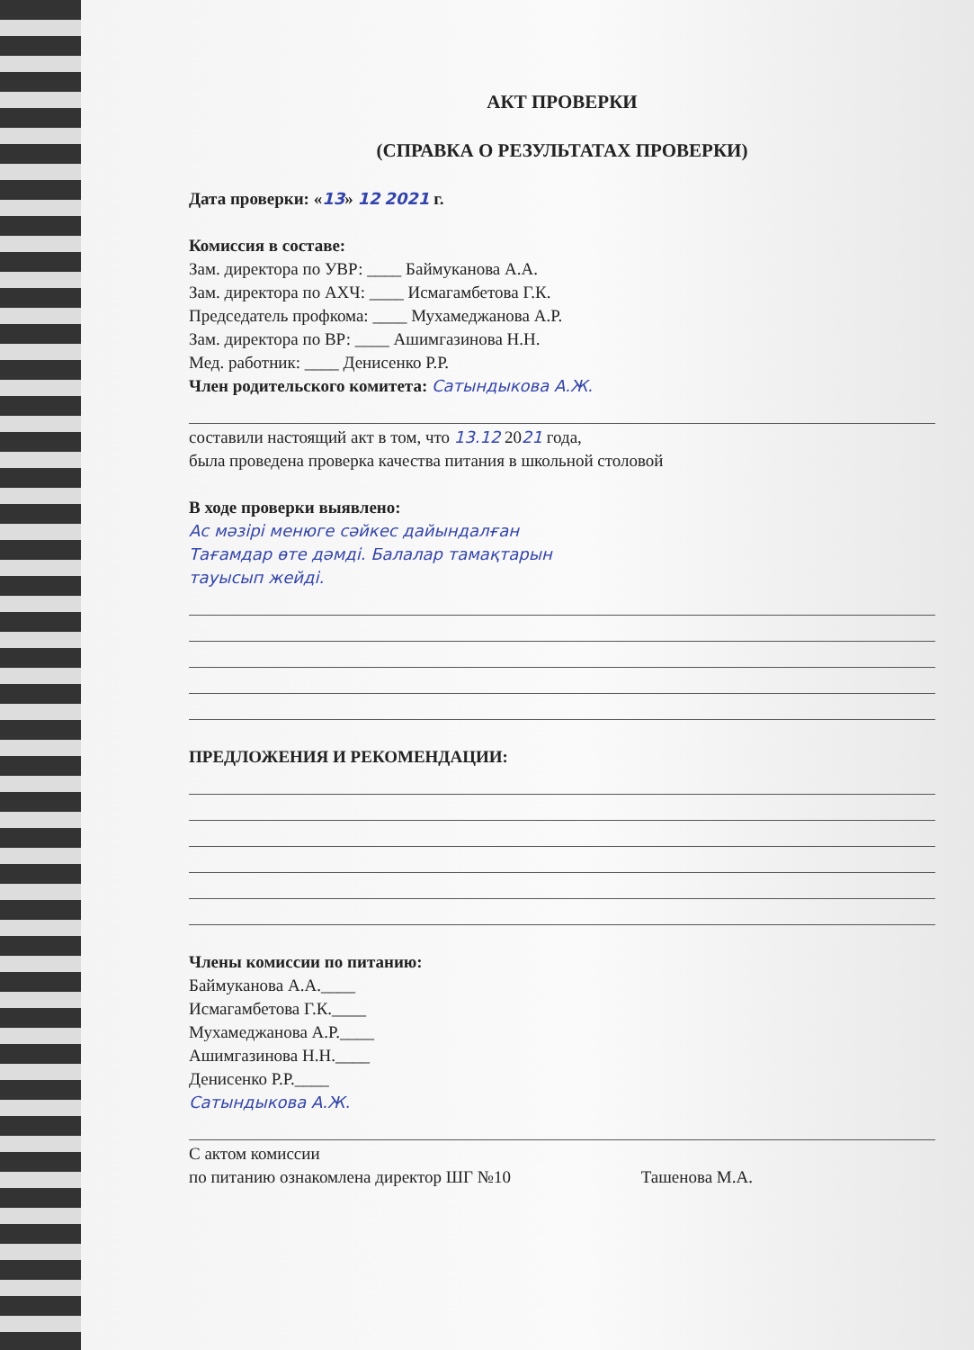АКТ ПРОВЕРКИ
(СПРАВКА О РЕЗУЛЬТАТАХ ПРОВЕРКИ)
Дата проверки: «13» 12 2021 г.
Комиссия в составе:
Зам. директора по УВР: ____ Баймуканова А.А.
Зам. директора по АХЧ: ____ Исмагамбетова Г.К.
Председатель профкома: ____ Мухамеджанова А.Р.
Зам. директора по ВР: ____ Ашимгазинова Н.Н.
Мед. работник: ____ Денисенко Р.Р.
Член родительского комитета: Сатындыкова А.Ж.
составили настоящий акт в том, что 13.12 2021 года,
была проведена проверка качества питания в школьной столовой
В ходе проверки выявлено:
Ас мәзірі менюге сәйкес дайындалған
Тағамдар өте дәмді. Балалар тамақтарын
тауысып жейді.
ПРЕДЛОЖЕНИЯ И РЕКОМЕНДАЦИИ:
Члены комиссии по питанию:
Баймуканова А.А.____
Исмагамбетова Г.К.____
Мухамеджанова А.Р.____
Ашимгазинова Н.Н.____
Денисенко Р.Р.____
Сатындыкова А.Ж.
С актом комиссии
по питанию ознакомлена директор ШГ №10 Ташенова М.А.